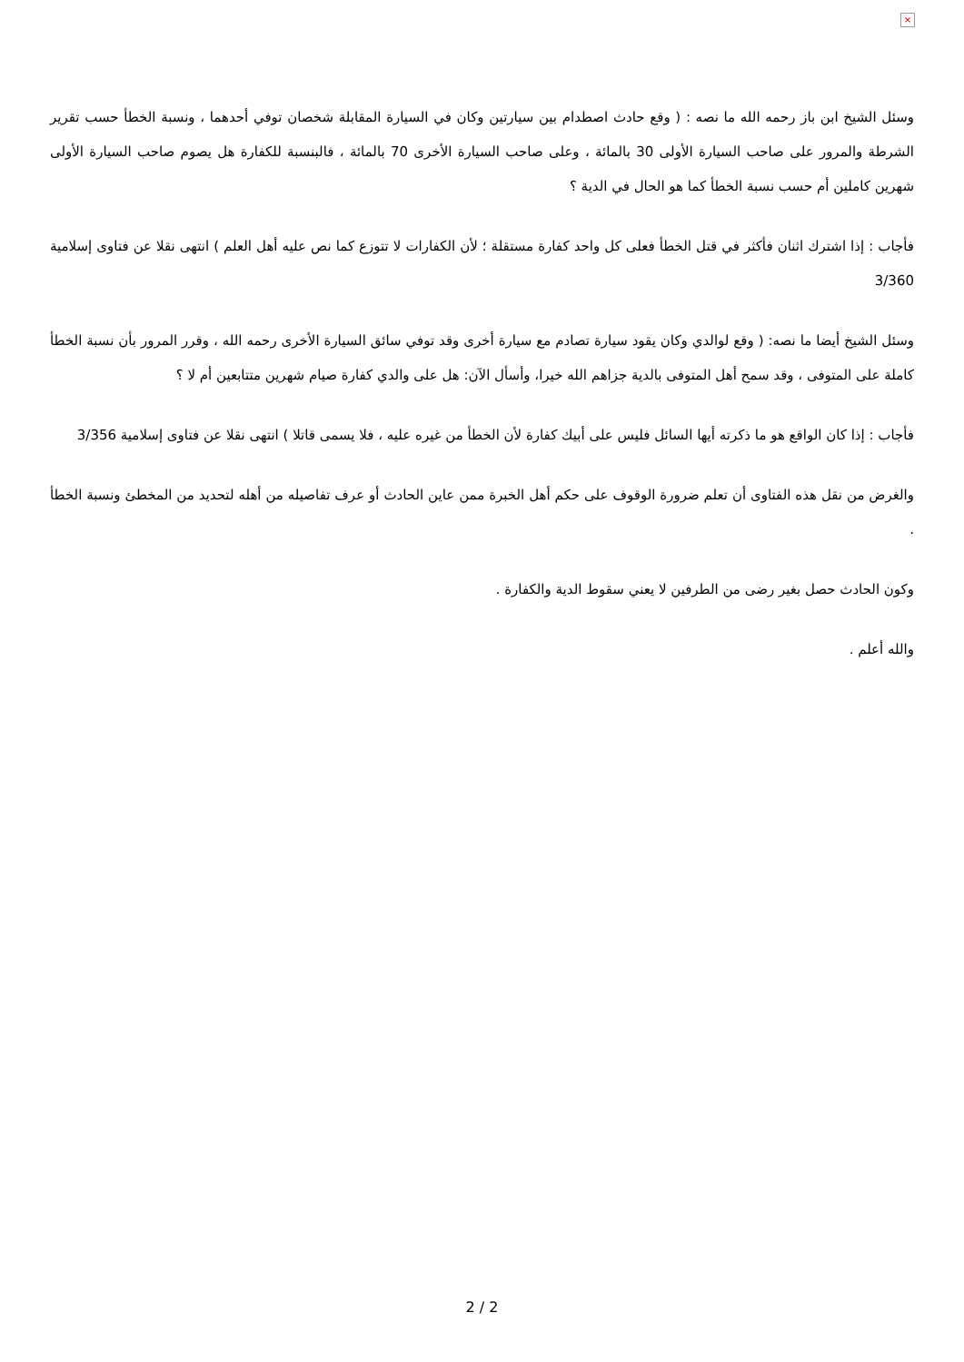×
وسئل الشيخ ابن باز رحمه الله ما نصه : ( وقع حادث اصطدام بين سيارتين وكان في السيارة المقابلة شخصان توفي أحدهما ، ونسبة الخطأ حسب تقرير الشرطة والمرور على صاحب السيارة الأولى 30 بالمائة ، وعلى صاحب السيارة الأخرى 70 بالمائة ، فالبنسبة للكفارة هل يصوم صاحب السيارة الأولى شهرين كاملين أم حسب نسبة الخطأ كما هو الحال في الدية ؟
فأجاب : إذا اشترك اثنان فأكثر في قتل الخطأ فعلى كل واحد كفارة مستقلة ؛ لأن الكفارات لا تتوزع كما نص عليه أهل العلم ) انتهى نقلا عن فتاوى إسلامية 3/360
وسئل الشيخ أيضا ما نصه: ( وقع لوالدي وكان يقود سيارة تصادم مع سيارة أخرى وقد توفي سائق السيارة الأخرى رحمه الله ، وقرر المرور بأن نسبة الخطأ كاملة على المتوفى ، وقد سمح أهل المتوفى بالدية جزاهم الله خيرا، وأسأل الآن: هل على والدي كفارة صيام شهرين متتابعين أم لا ؟
فأجاب : إذا كان الواقع هو ما ذكرته أيها السائل فليس على أبيك كفارة لأن الخطأ من غيره عليه ، فلا يسمى قاتلا ) انتهى نقلا عن فتاوى إسلامية 3/356
والغرض من نقل هذه الفتاوى أن تعلم ضرورة الوقوف على حكم أهل الخبرة ممن عاين الحادث أو عرف تفاصيله من أهله لتحديد من المخطئ ونسبة الخطأ .
وكون الحادث حصل بغير رضى من الطرفين لا يعني سقوط الدية والكفارة .
والله أعلم .
2 / 2